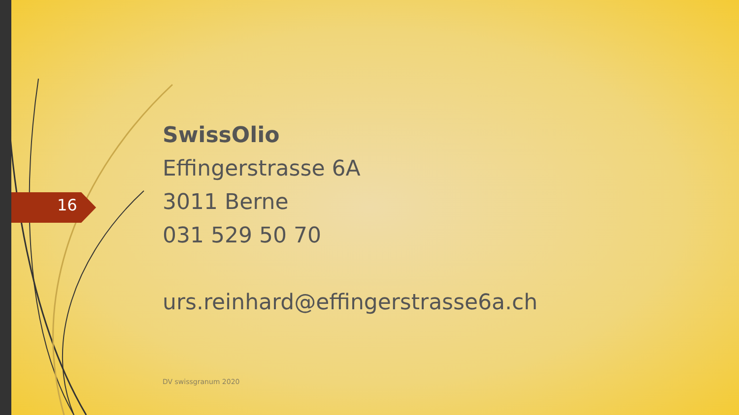16
SwissOlio
Effingerstrasse 6A
3011 Berne
031 529 50 70
urs.reinhard@effingerstrasse6a.ch
DV swissgranum 2020